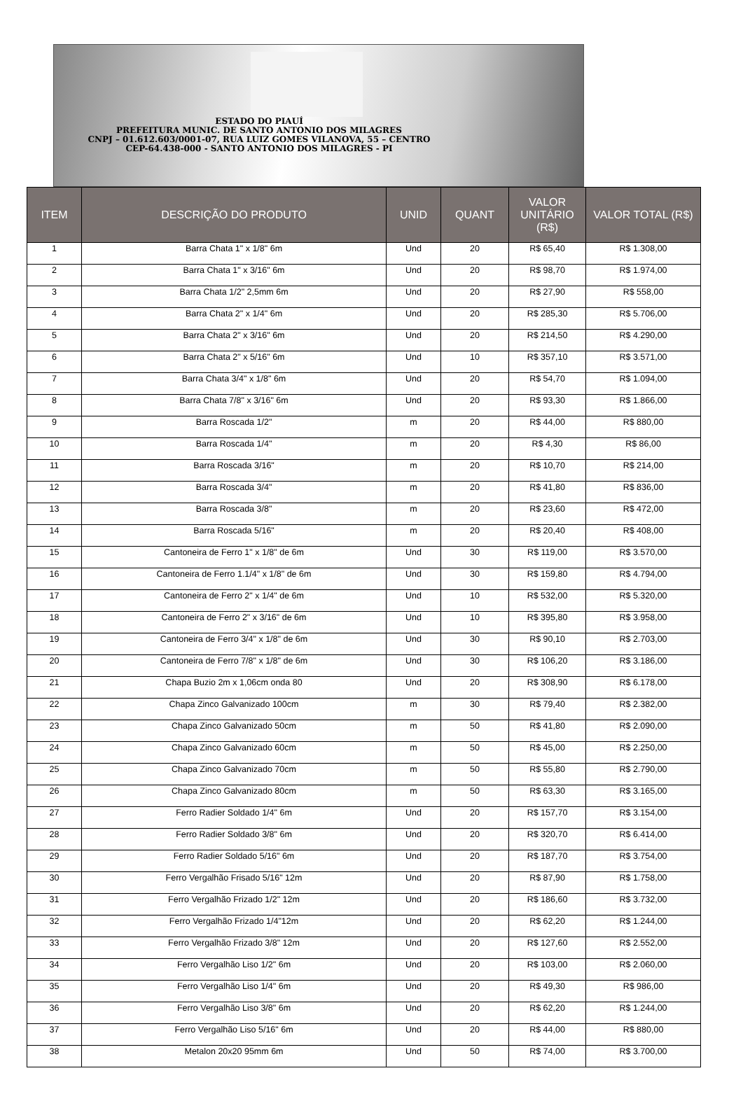ESTADO DO PIAUÍ
PREFEITURA MUNIC. DE SANTO ANTONIO DOS MILAGRES
CNPJ – 01.612.603/0001-07, RUA LUIZ GOMES VILANOVA, 55 – CENTRO
CEP-64.438-000 - SANTO ANTONIO DOS MILAGRES - PI
| ITEM | DESCRIÇÃO DO PRODUTO | UNID | QUANT | VALOR UNITÁRIO (R$) | VALOR TOTAL (R$) |
| --- | --- | --- | --- | --- | --- |
| 1 | Barra Chata 1" x 1/8" 6m | Und | 20 | R$ 65,40 | R$ 1.308,00 |
| 2 | Barra Chata 1" x 3/16" 6m | Und | 20 | R$ 98,70 | R$ 1.974,00 |
| 3 | Barra Chata 1/2" 2,5mm 6m | Und | 20 | R$ 27,90 | R$ 558,00 |
| 4 | Barra Chata 2" x 1/4" 6m | Und | 20 | R$ 285,30 | R$ 5.706,00 |
| 5 | Barra Chata 2" x 3/16" 6m | Und | 20 | R$ 214,50 | R$ 4.290,00 |
| 6 | Barra Chata 2" x 5/16" 6m | Und | 10 | R$ 357,10 | R$ 3.571,00 |
| 7 | Barra Chata 3/4" x 1/8" 6m | Und | 20 | R$ 54,70 | R$ 1.094,00 |
| 8 | Barra Chata 7/8" x 3/16" 6m | Und | 20 | R$ 93,30 | R$ 1.866,00 |
| 9 | Barra Roscada 1/2" | m | 20 | R$ 44,00 | R$ 880,00 |
| 10 | Barra Roscada 1/4" | m | 20 | R$ 4,30 | R$ 86,00 |
| 11 | Barra Roscada 3/16" | m | 20 | R$ 10,70 | R$ 214,00 |
| 12 | Barra Roscada 3/4" | m | 20 | R$ 41,80 | R$ 836,00 |
| 13 | Barra Roscada 3/8" | m | 20 | R$ 23,60 | R$ 472,00 |
| 14 | Barra Roscada 5/16" | m | 20 | R$ 20,40 | R$ 408,00 |
| 15 | Cantoneira de Ferro 1" x 1/8" de 6m | Und | 30 | R$ 119,00 | R$ 3.570,00 |
| 16 | Cantoneira de Ferro 1.1/4" x 1/8" de 6m | Und | 30 | R$ 159,80 | R$ 4.794,00 |
| 17 | Cantoneira de Ferro 2" x 1/4" de 6m | Und | 10 | R$ 532,00 | R$ 5.320,00 |
| 18 | Cantoneira de Ferro 2" x 3/16" de 6m | Und | 10 | R$ 395,80 | R$ 3.958,00 |
| 19 | Cantoneira de Ferro 3/4" x 1/8" de 6m | Und | 30 | R$ 90,10 | R$ 2.703,00 |
| 20 | Cantoneira de Ferro 7/8" x 1/8" de 6m | Und | 30 | R$ 106,20 | R$ 3.186,00 |
| 21 | Chapa Buzio 2m x 1,06cm onda 80 | Und | 20 | R$ 308,90 | R$ 6.178,00 |
| 22 | Chapa Zinco Galvanizado 100cm | m | 30 | R$ 79,40 | R$ 2.382,00 |
| 23 | Chapa Zinco Galvanizado 50cm | m | 50 | R$ 41,80 | R$ 2.090,00 |
| 24 | Chapa Zinco Galvanizado 60cm | m | 50 | R$ 45,00 | R$ 2.250,00 |
| 25 | Chapa Zinco Galvanizado 70cm | m | 50 | R$ 55,80 | R$ 2.790,00 |
| 26 | Chapa Zinco Galvanizado 80cm | m | 50 | R$ 63,30 | R$ 3.165,00 |
| 27 | Ferro Radier Soldado 1/4" 6m | Und | 20 | R$ 157,70 | R$ 3.154,00 |
| 28 | Ferro Radier Soldado 3/8" 6m | Und | 20 | R$ 320,70 | R$ 6.414,00 |
| 29 | Ferro Radier Soldado 5/16" 6m | Und | 20 | R$ 187,70 | R$ 3.754,00 |
| 30 | Ferro Vergalhão Frisado 5/16" 12m | Und | 20 | R$ 87,90 | R$ 1.758,00 |
| 31 | Ferro Vergalhão Frizado 1/2" 12m | Und | 20 | R$ 186,60 | R$ 3.732,00 |
| 32 | Ferro Vergalhão Frizado 1/4"12m | Und | 20 | R$ 62,20 | R$ 1.244,00 |
| 33 | Ferro Vergalhão Frizado 3/8" 12m | Und | 20 | R$ 127,60 | R$ 2.552,00 |
| 34 | Ferro Vergalhão Liso 1/2" 6m | Und | 20 | R$ 103,00 | R$ 2.060,00 |
| 35 | Ferro Vergalhão Liso 1/4" 6m | Und | 20 | R$ 49,30 | R$ 986,00 |
| 36 | Ferro Vergalhão Liso 3/8" 6m | Und | 20 | R$ 62,20 | R$ 1.244,00 |
| 37 | Ferro Vergalhão Liso 5/16" 6m | Und | 20 | R$ 44,00 | R$ 880,00 |
| 38 | Metalon 20x20 95mm 6m | Und | 50 | R$ 74,00 | R$ 3.700,00 |